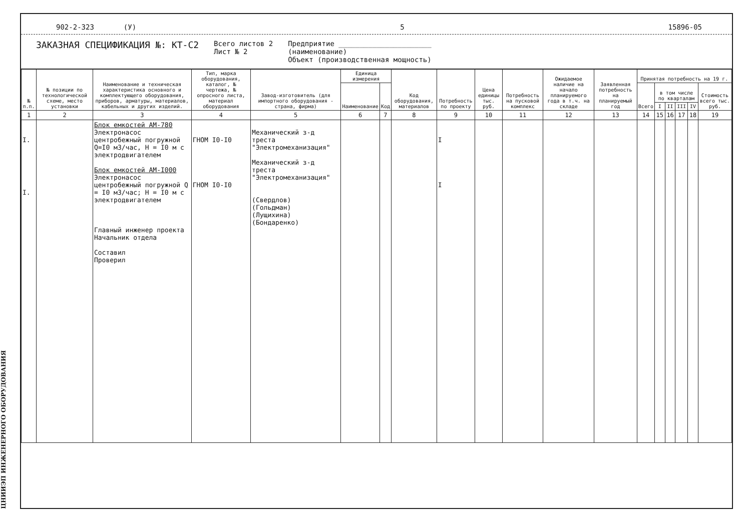ЦНИИЭП ИНЖЕНЕРНОГО ОБОРУДОВАНИЯ
902-2-323 (У) 5 15896-05
ЗАКАЗНАЯ СПЕЦИФИКАЦИЯ №: КТ-С2
Всего листов 2
Лист № 2
Предприятие ______________________
(наименование)
Объект (производственная мощность)
| № п.п. | № позиции по технологической схеме, место установки | Наименование и техническая характеристика основного и комплектующего оборудования, приборов, арматуры, материалов, кабельных и других изделий. | Тип, марка оборудования, каталог, № чертежа, № опросного листа, материал оборудования | Завод-изготовитель (для импортного оборудования - страна, фирма) | Единица измерения | | Код оборудования, материалов | Потребность по проекту | Цена единицы тыс. руб. | Потребность на пусковой комплекс | Ожидаемое наличие на начало планируемого года в т.ч. на складе | Заявленная потребность на планируемый год | Принятая потребность на 19 г. | | | | | |
| --- | --- | --- | --- | --- | --- | --- | --- | --- | --- | --- | --- | --- | --- | --- | --- | --- | --- | --- |
| | | | | | Наименование | Код | | | | | | | Всего | в том числе по кварталам | | | | Стоимость всего тыс. руб. |
| | | | | | | | | | | | | | | I | II | III | IV | |
| 1 | 2 | 3 | 4 | 5 | 6 | 7 | 8 | 9 | 10 | 11 | 12 | 13 | 14 | 15 | 16 | 17 | 18 | 19 |
| I. I. | | Блок емкостей АМ-780 Электронасос центробежный погружной Q=I0 м3/час, Н = I0 м с электродвигателем Блок емкостей АМ-I000 Электронасос центробежный погружной Q = I0 м3/час; Н = I0 м с электродвигателем Главный инженер проекта Начальник отдела Составил Проверил | ГНОМ I0-I0 ГНОМ I0-I0 | Механический з-д треста "Электромеханизация" Механический з-д треста "Электромеханизация" (Свердлов) (Гольдман) (Лущихина) (Бондаренко) | | | | I I | | | | | | | | | | |